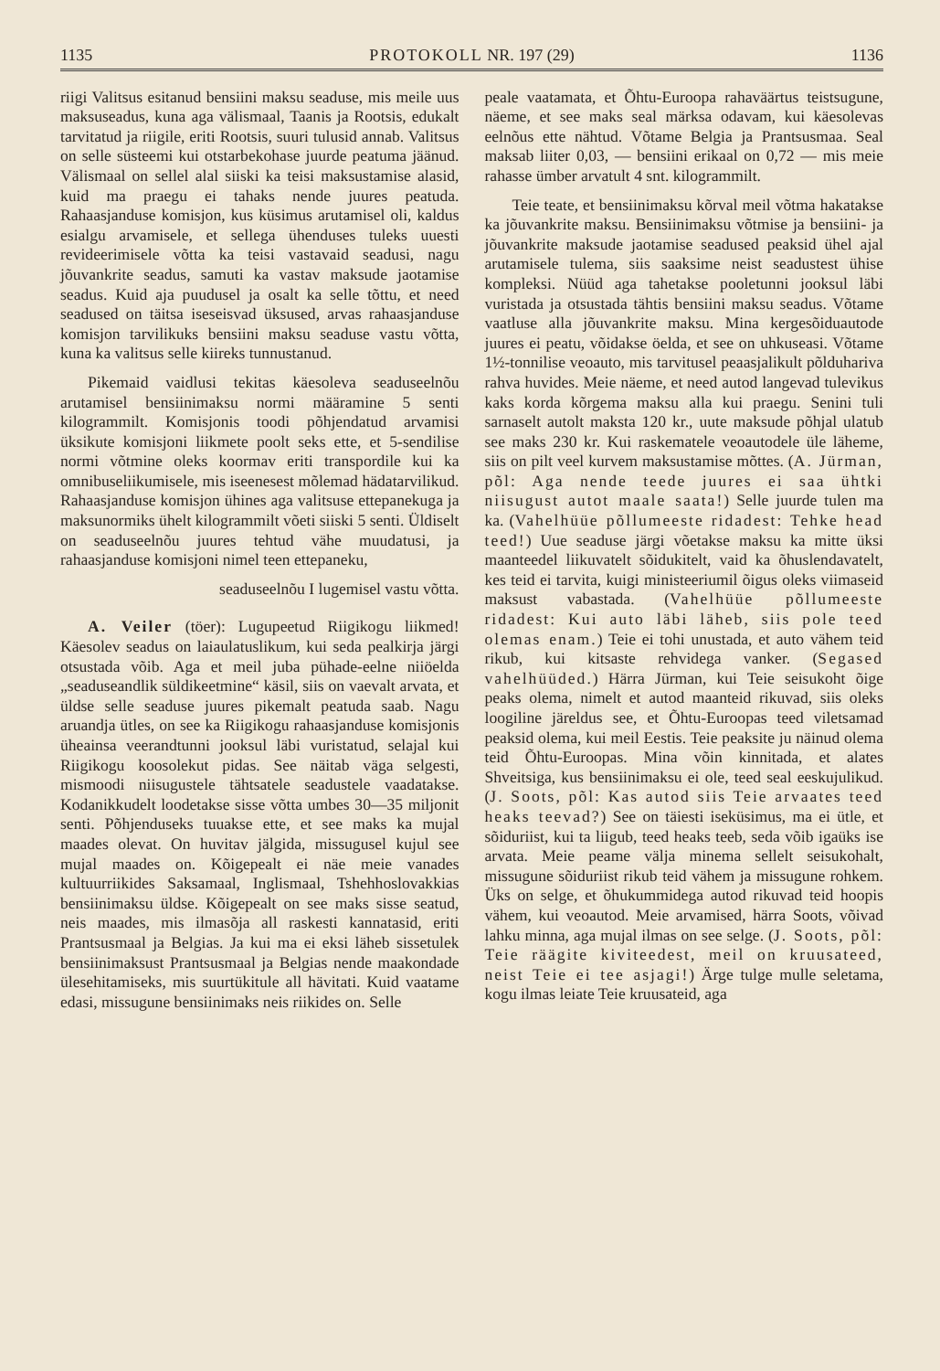1135 PROTOKOLL NR. 197 (29) 1136
riigi Valitsus esitanud bensiini maksu seaduse, mis meile uus maksuseadus, kuna aga välismaal, Taanis ja Rootsis, edukalt tarvitatud ja riigile, eriti Rootsis, suuri tulusid annab. Valitsus on selle süsteemi kui otstarbekohase juurde peatuma jäänud. Välismaal on sellel alal siiski ka teisi maksustamise alasid, kuid ma praegu ei tahaks nende juures peatuda. Rahaasjanduse komisjon, kus küsimus arutamisel oli, kaldus esialgu arvamisele, et sellega ühenduses tuleks uuesti revideerimisele võtta ka teisi vastavaid seadusi, nagu jõuvankrite seadus, samuti ka vastav maksude jaotamise seadus. Kuid aja puudusel ja osalt ka selle tõttu, et need seadused on täitsa iseseisvad üksused, arvas rahaasjanduse komisjon tarvilikuks bensiini maksu seaduse vastu võtta, kuna ka valitsus selle kiireks tunnustanud.
Pikemaid vaidlusi tekitas käesoleva seaduseelnõu arutamisel bensiinimaksu normi määramine 5 senti kilogrammilt. Komisjonis toodi põhjendatud arvamisi üksikute komisjoni liikmete poolt seks ette, et 5-sendilise normi võtmine oleks koormav eriti transpordile kui ka omnibuseliikumisele, mis iseenesest mõlemad hädatarvilikud. Rahaasjanduse komisjon ühines aga valitsuse ettepanekuga ja maksunormiks ühelt kilogrammilt võeti siiski 5 senti. Üldiselt on seaduseelnõu juures tehtud vähe muudatusi, ja rahaasjanduse komisjoni nimel teen ettepaneku,
seaduseelnõu I lugemisel vastu võtta.
A. Veiler (töer): Lugupeetud Riigikogu liikmed! Käesolev seadus on laiaulatuslikum, kui seda pealkirja järgi otsustada võib. Aga et meil juba pühade-eelne niiöelda „seaduseandlik süldikeetmine“ käsil, siis on vaevalt arvata, et üldse selle seaduse juures pikemalt peatuda saab. Nagu aruandja ütles, on see ka Riigikogu rahaasjanduse komisjonis üheainsa veerandtunni jooksul läbi vuristatud, selajal kui Riigikogu koosolekut pidas. See näitab väga selgesti, mismoodi niisugustele tähtsatele seadustele vaadatakse. Kodanikkudelt loodetakse sisse võtta umbes 30—35 miljonit senti. Põhjenduseks tuuakse ette, et see maks ka mujal maades olevat. On huvitav jälgida, missugusel kujul see mujal maades on. Kõigepealt ei näe meie vanades kultuurriikides Saksamaal, Inglismaal, Tshehhoslovakkias bensiinimaksu üldse. Kõigepealt on see maks sisse seatud, neis maades, mis ilmasõja all raskesti kannatasid, eriti Prantsusmaal ja Belgias. Ja kui ma ei eksi läheb sissetulek bensiinimaksust Prantsusmaal ja Belgias nende maakondade ülesehitamiseks, mis suurtükitule all hävitati. Kuid vaatame edasi, missugune bensiinimaks neis riikides on. Selle
peale vaatamata, et Õhtu-Euroopa rahaväärtus teistsugune, näeme, et see maks seal märksa odavam, kui käesolevas eelnõus ette nähtud. Võtame Belgia ja Prantsusmaa. Seal maksab liiter 0,03, — bensiini erikaal on 0,72 — mis meie rahasse ümber arvatult 4 snt. kilogrammilt.
Teie teate, et bensiinimaksu kõrval meil võtma hakatakse ka jõuvankrite maksu. Bensiinimaksu võtmise ja bensiini- ja jõuvankrite maksude jaotamise seadused peaksid ühel ajal arutamisele tulema, siis saaksime neist seadustest ühise kompleksi. Nüüd aga tahetakse pooletunni jooksul läbi vuristada ja otsustada tähtis bensiini maksu seadus. Võtame vaatluse alla jõuvankrite maksu. Mina kergesõiduautode juures ei peatu, võidakse öelda, et see on uhkuseasi. Võtame 1½-tonnilise veoauto, mis tarvitusel peaasjalikult põlduhariva rahva huvides. Meie näeme, et need autod langevad tulevikus kaks korda kõrgema maksu alla kui praegu. Senini tuli sarnaselt autolt maksta 120 kr., uute maksude põhjal ulatub see maks 230 kr. Kui raskematele veoautodele üle läheme, siis on pilt veel kurvem maksustamise mõttes. (A. Jürman, põl: Aga nende teede juures ei saa ühtki niisugust autot maale saata!) Selle juurde tulen ma ka. (Vahelhüüe põllumeeste ridadest: Tehke head teed!) Uue seaduse järgi võetakse maksu ka mitte üksi maanteedel liikuvatelt sõidukitelt, vaid ka õhuslendavatelt, kes teid ei tarvita, kuigi ministeeriumil õigus oleks viimaseid maksust vabastada. (Vahelhüüe põllumeeste ridadest: Kui auto läbi läheb, siis pole teed olemas enam.) Teie ei tohi unustada, et auto vähem teid rikub, kui kitsaste rehvidega vanker. (Segased vahelhüüded.) Härra Jürman, kui Teie seisukoht õige peaks olema, nimelt et autod maanteid rikuvad, siis oleks loogiline järeldus see, et Õhtu-Euroopas teed viletsamad peaksid olema, kui meil Eestis. Teie peaksite ju näinud olema teid Õhtu-Euroopas. Mina võin kinnitada, et alates Shveitsiga, kus bensiinimaksu ei ole, teed seal eeskujulikud. (J. Soots, põl: Kas autod siis Teie arvaates teed heaks teevad?) See on täiesti iseküsimus, ma ei ütle, et sõiduriist, kui ta liigub, teed heaks teeb, seda võib igaüks ise arvata. Meie peame välja minema sellelt seisukohalt, missugune sõiduriist rikub teid vähem ja missugune rohkem. Üks on selge, et õhukummidega autod rikuvad teid hoopis vähem, kui veoautod. Meie arvamised, härra Soots, võivad lahku minna, aga mujal ilmas on see selge. (J. Soots, põl: Teie räägite kiviteedest, meil on kruusateed, neist Teie ei tee asjagi!) Ärge tulge mulle seletama, kogu ilmas leiate Teie kruusateid, aga